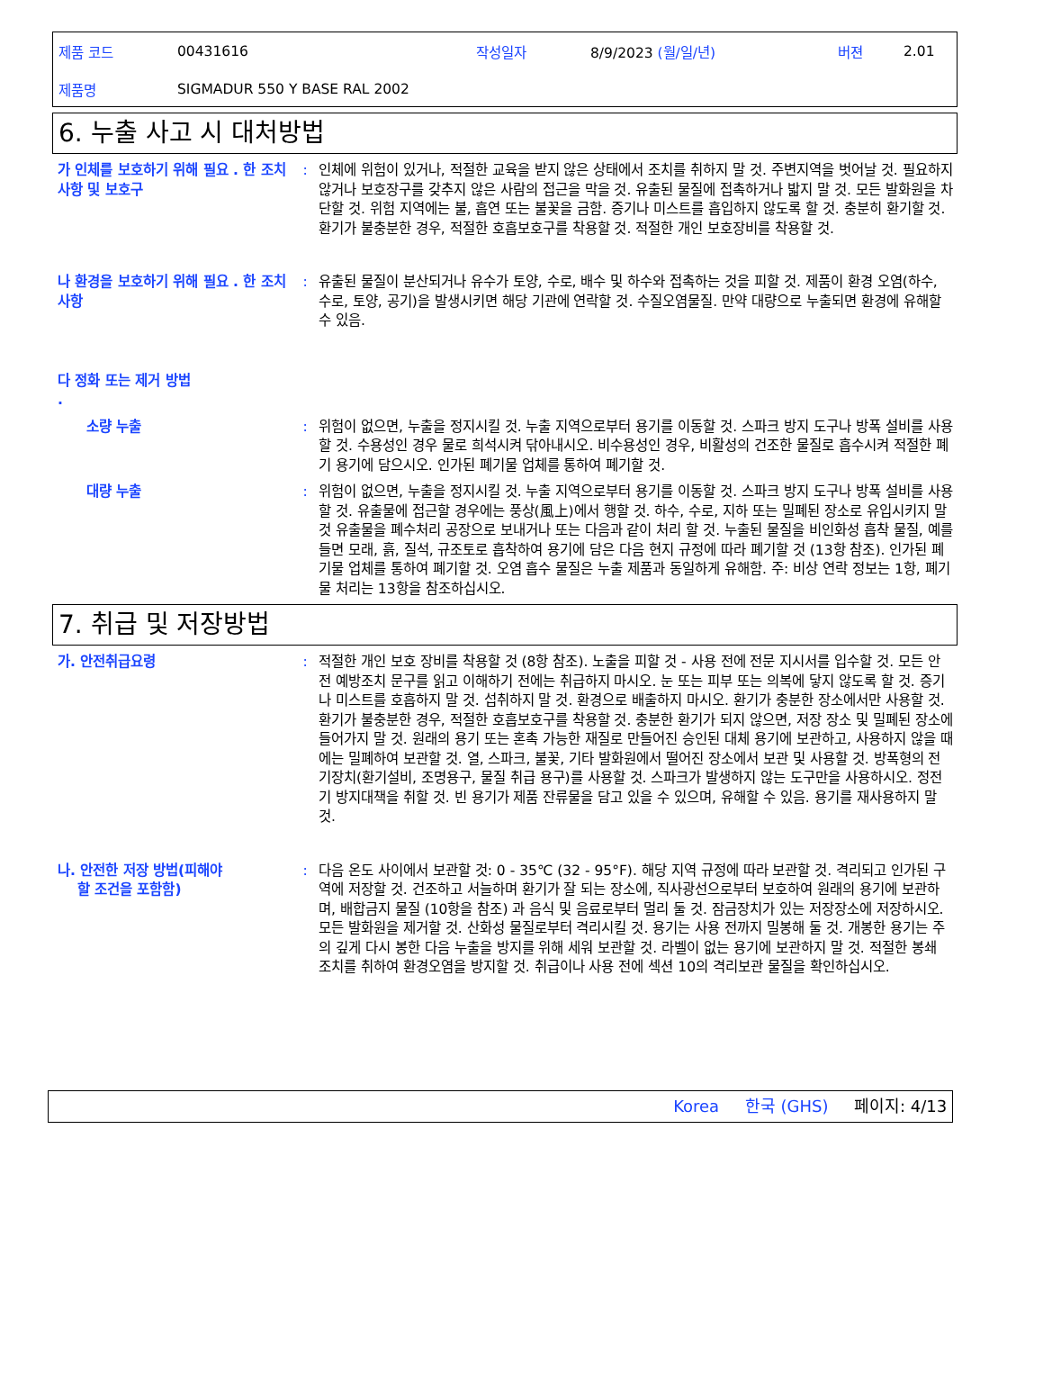제품 코드 00431616 작성일자 8/9/2023 (월/일/년) 버젼 2.01
제품명 SIGMADUR 550 Y BASE RAL 2002
6. 누출 사고 시 대처방법
가 인체를 보호하기 위해 필요 . 한 조치 사항 및 보호구
: 인체에 위험이 있거나, 적절한 교육을 받지 않은 상태에서 조치를 취하지 말 것. 주변지역을 벗어날 것. 필요하지 않거나 보호장구를 갖추지 않은 사람의 접근을 막을 것. 유출된 물질에 접촉하거나 밟지 말 것. 모든 발화원을 차단할 것. 위험 지역에는 불, 흡연 또는 불꽃을 금함. 증기나 미스트를 흡입하지 않도록 할 것. 충분히 환기할 것. 환기가 불충분한 경우, 적절한 호흡보호구를 착용할 것. 적절한 개인 보호장비를 착용할 것.
나 환경을 보호하기 위해 필요 . 한 조치사항
: 유출된 물질이 분산되거나 유수가 토양, 수로, 배수 및 하수와 접촉하는 것을 피할 것. 제품이 환경 오염(하수, 수로, 토양, 공기)을 발생시키면 해당 기관에 연락할 것. 수질오염물질. 만약 대량으로 누출되면 환경에 유해할 수 있음.
다 정화 또는 제거 방법
.
소량 누출 : 위험이 없으면, 누출을 정지시킬 것. 누출 지역으로부터 용기를 이동할 것. 스파크 방지 도구나 방폭 설비를 사용할 것. 수용성인 경우 물로 희석시켜 닦아내시오. 비수용성인 경우, 비활성의 건조한 물질로 흡수시켜 적절한 폐기 용기에 담으시오. 인가된 폐기물 업체를 통하여 폐기할 것.
대량 누출 : 위험이 없으면, 누출을 정지시킬 것. 누출 지역으로부터 용기를 이동할 것. 스파크 방지 도구나 방폭 설비를 사용할 것. 유출물에 접근할 경우에는 풍상(風上)에서 행할 것. 하수, 수로, 지하 또는 밀폐된 장소로 유입시키지 말 것 유출물을 폐수처리 공장으로 보내거나 또는 다음과 같이 처리 할 것. 누출된 물질을 비인화성 흡착 물질, 예를 들면 모래, 흙, 질석, 규조토로 흡착하여 용기에 담은 다음 현지 규정에 따라 폐기할 것 (13항 참조). 인가된 폐기물 업체를 통하여 폐기할 것. 오염 흡수 물질은 누출 제품과 동일하게 유해함. 주: 비상 연락 정보는 1항, 폐기물 처리는 13항을 참조하십시오.
7. 취급 및 저장방법
가. 안전취급요령 : 적절한 개인 보호 장비를 착용할 것 (8항 참조). 노출을 피할 것 - 사용 전에 전문 지시서를 입수할 것. 모든 안전 예방조치 문구를 읽고 이해하기 전에는 취급하지 마시오. 눈 또는 피부 또는 의복에 닿지 않도록 할 것. 증기나 미스트를 호흡하지 말 것. 섭취하지 말 것. 환경으로 배출하지 마시오. 환기가 충분한 장소에서만 사용할 것. 환기가 불충분한 경우, 적절한 호흡보호구를 착용할 것. 충분한 환기가 되지 않으면, 저장 장소 및 밀폐된 장소에 들어가지 말 것. 원래의 용기 또는 혼촉 가능한 재질로 만들어진 승인된 대체 용기에 보관하고, 사용하지 않을 때에는 밀폐하여 보관할 것. 열, 스파크, 불꽃, 기타 발화원에서 떨어진 장소에서 보관 및 사용할 것. 방폭형의 전기장치(환기설비, 조명용구, 물질 취급 용구)를 사용할 것. 스파크가 발생하지 않는 도구만을 사용하시오. 정전기 방지대책을 취할 것. 빈 용기가 제품 잔류물을 담고 있을 수 있으며, 유해할 수 있음. 용기를 재사용하지 말 것.
나. 안전한 저장 방법(피해야
할 조건을 포함함)
: 다음 온도 사이에서 보관할 것: 0 - 35℃ (32 - 95°F). 해당 지역 규정에 따라 보관할 것. 격리되고 인가된 구역에 저장할 것. 건조하고 서늘하며 환기가 잘 되는 장소에, 직사광선으로부터 보호하여 원래의 용기에 보관하며, 배합금지 물질 (10항을 참조) 과 음식 및 음료로부터 멀리 둘 것. 잠금장치가 있는 저장장소에 저장하시오. 모든 발화원을 제거할 것. 산화성 물질로부터 격리시킬 것. 용기는 사용 전까지 밀봉해 둘 것. 개봉한 용기는 주의 깊게 다시 봉한 다음 누출을 방지를 위해 세워 보관할 것. 라벨이 없는 용기에 보관하지 말 것. 적절한 봉쇄 조치를 취하여 환경오염을 방지할 것. 취급이나 사용 전에 섹션 10의 격리보관 물질을 확인하십시오.
Korea 한국 (GHS) 페이지: 4/13